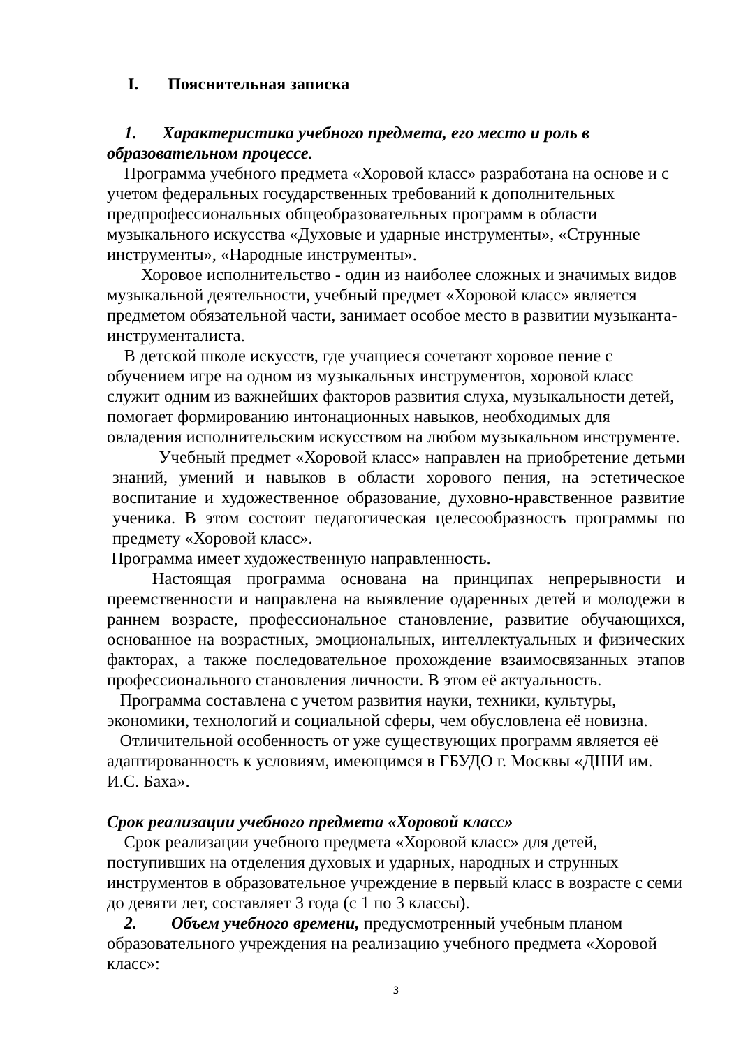I. Пояснительная записка
1. Характеристика учебного предмета, его место и роль в образовательном процессе.
Программа учебного предмета «Хоровой класс» разработана на основе и с учетом федеральных государственных требований к дополнительных предпрофессиональных общеобразовательных программ в области музыкального искусства «Духовые и ударные инструменты», «Струнные инструменты», «Народные инструменты».
Хоровое исполнительство - один из наиболее сложных и значимых видов музыкальной деятельности, учебный предмет «Хоровой класс» является предметом обязательной части, занимает особое место в развитии музыканта- инструменталиста.
В детской школе искусств, где учащиеся сочетают хоровое пение с обучением игре на одном из музыкальных инструментов, хоровой класс служит одним из важнейших факторов развития слуха, музыкальности детей, помогает формированию интонационных навыков, необходимых для овладения исполнительским искусством на любом музыкальном инструменте.
Учебный предмет «Хоровой класс» направлен на приобретение детьми знаний, умений и навыков в области хорового пения, на эстетическое воспитание и художественное образование, духовно-нравственное развитие ученика. В этом состоит педагогическая целесообразность программы по предмету «Хоровой класс».
Программа имеет художественную направленность.
Настоящая программа основана на принципах непрерывности и преемственности и направлена на выявление одаренных детей и молодежи в раннем возрасте, профессиональное становление, развитие обучающихся, основанное на возрастных, эмоциональных, интеллектуальных и физических факторах, а также последовательное прохождение взаимосвязанных этапов профессионального становления личности. В этом её актуальность.
Программа составлена с учетом развития науки, техники, культуры, экономики, технологий и социальной сферы, чем обусловлена её новизна.
Отличительной особенность от уже существующих программ является её адаптированность к условиям, имеющимся в ГБУДО г. Москвы «ДШИ им. И.С. Баха».
Срок реализации учебного предмета «Хоровой класс»
Срок реализации учебного предмета «Хоровой класс» для детей, поступивших на отделения духовых и ударных, народных и струнных инструментов в образовательное учреждение в первый класс в возрасте с семи до девяти лет, составляет 3 года (с 1 по 3 классы).
2. Объем учебного времени, предусмотренный учебным планом образовательного учреждения на реализацию учебного предмета «Хоровой класс»:
3